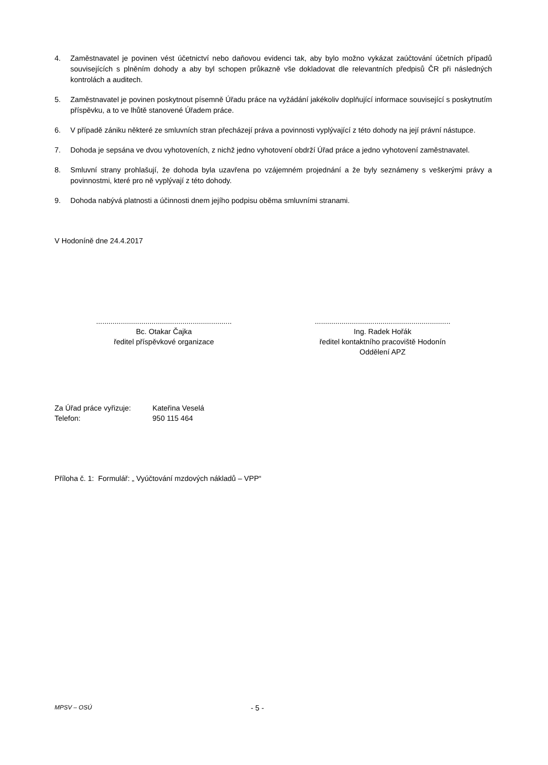4. Zaměstnavatel je povinen vést účetnictví nebo daňovou evidenci tak, aby bylo možno vykázat zaúčtování účetních případů souvisejících s plněním dohody a aby byl schopen průkazně vše dokladovat dle relevantních předpisů ČR při následných kontrolách a auditech.
5. Zaměstnavatel je povinen poskytnout písemně Úřadu práce na vyžádání jakékoliv doplňující informace související s poskytnutím příspěvku, a to ve lhůtě stanovené Úřadem práce.
6. V případě zániku některé ze smluvních stran přecházejí práva a povinnosti vyplývající z této dohody na její právní nástupce.
7. Dohoda je sepsána ve dvou vyhotoveních, z nichž jedno vyhotovení obdrží Úřad práce a jedno vyhotovení zaměstnavatel.
8. Smluvní strany prohlašují, že dohoda byla uzavřena po vzájemném projednání a že byly seznámeny s veškerými právy a povinnostmi, které pro ně vyplývají z této dohody.
9. Dohoda nabývá platnosti a účinnosti dnem jejího podpisu oběma smluvními stranami.
V Hodoníně dne 24.4.2017
..................................................................
Bc. Otakar Čajka
ředitel příspěvkové organizace
..................................................................
Ing. Radek Hořák
ředitel kontaktního pracoviště Hodonín
Oddělení APZ
Za Úřad práce vyřizuje: Kateřina Veselá
Telefon: 950 115 464
Příloha č. 1: Formulář: „ Vyúčtování mzdových nákladů – VPP“
MPSV – OSÚ - 5 -